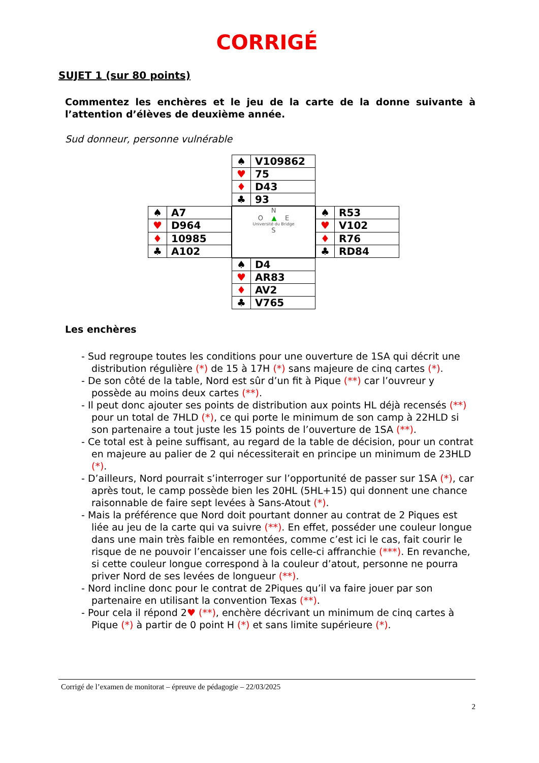CORRIGÉ
SUJET 1 (sur 80 points)
Commentez les enchères et le jeu de la carte de la donne suivante à l’attention d’élèves de deuxième année.
Sud donneur, personne vulnérable
| ♠ | V109862 |
| ♥ | 75 |
| ♦ | D43 |
| ♣ | 93 |
| ♠ | A7 |
| ♥ | D964 |
| ♦ | 10985 |
| ♣ | A102 |
N
O ▲ E
Université du Bridge
S
| ♠ | R53 |
| ♥ | V102 |
| ♦ | R76 |
| ♣ | RD84 |
| ♠ | D4 |
| ♥ | AR83 |
| ♦ | AV2 |
| ♣ | V765 |
Les enchères
- Sud regroupe toutes les conditions pour une ouverture de 1SA qui décrit une distribution régulière (*) de 15 à 17H (*) sans majeure de cinq cartes (*).
- De son côté de la table, Nord est sûr d’un fit à Pique (**) car l’ouvreur y possède au moins deux cartes (**).
- Il peut donc ajouter ses points de distribution aux points HL déjà recensés (**) pour un total de 7HLD (*), ce qui porte le minimum de son camp à 22HLD si son partenaire a tout juste les 15 points de l’ouverture de 1SA (**).
- Ce total est à peine suffisant, au regard de la table de décision, pour un contrat en majeure au palier de 2 qui nécessiterait en principe un minimum de 23HLD (*).
- D’ailleurs, Nord pourrait s’interroger sur l’opportunité de passer sur 1SA (*), car après tout, le camp possède bien les 20HL (5HL+15) qui donnent une chance raisonnable de faire sept levées à Sans-Atout (*).
- Mais la préférence que Nord doit pourtant donner au contrat de 2 Piques est liée au jeu de la carte qui va suivre (**). En effet, posséder une couleur longue dans une main très faible en remontées, comme c’est ici le cas, fait courir le risque de ne pouvoir l’encaisser une fois celle-ci affranchie (***). En revanche, si cette couleur longue correspond à la couleur d’atout, personne ne pourra priver Nord de ses levées de longueur (**).
- Nord incline donc pour le contrat de 2Piques qu’il va faire jouer par son partenaire en utilisant la convention Texas (**).
- Pour cela il répond 2♥ (**), enchère décrivant un minimum de cinq cartes à Pique (*) à partir de 0 point H (*) et sans limite supérieure (*).
Corrigé de l’examen de monitorat – épreuve de pédagogie – 22/03/2025
2